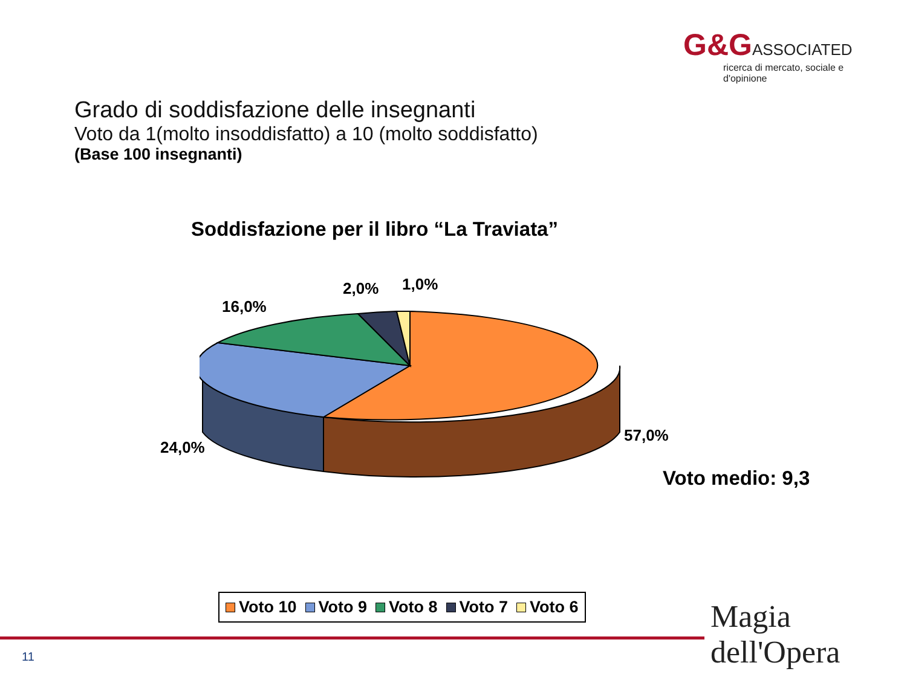G&G ASSOCIATED
ricerca di mercato, sociale e d'opinione
Grado di soddisfazione delle insegnanti
Voto da 1(molto insoddisfatto) a 10 (molto soddisfatto)
(Base 100 insegnanti)
Soddisfazione per il libro “La Traviata”
1,0%
2,0%
16,0%
57,0%
24,0%
Voto medio: 9,3
Voto 10 Voto 9 Voto 8 Voto 7 Voto 6
11
Magia dell'Opera